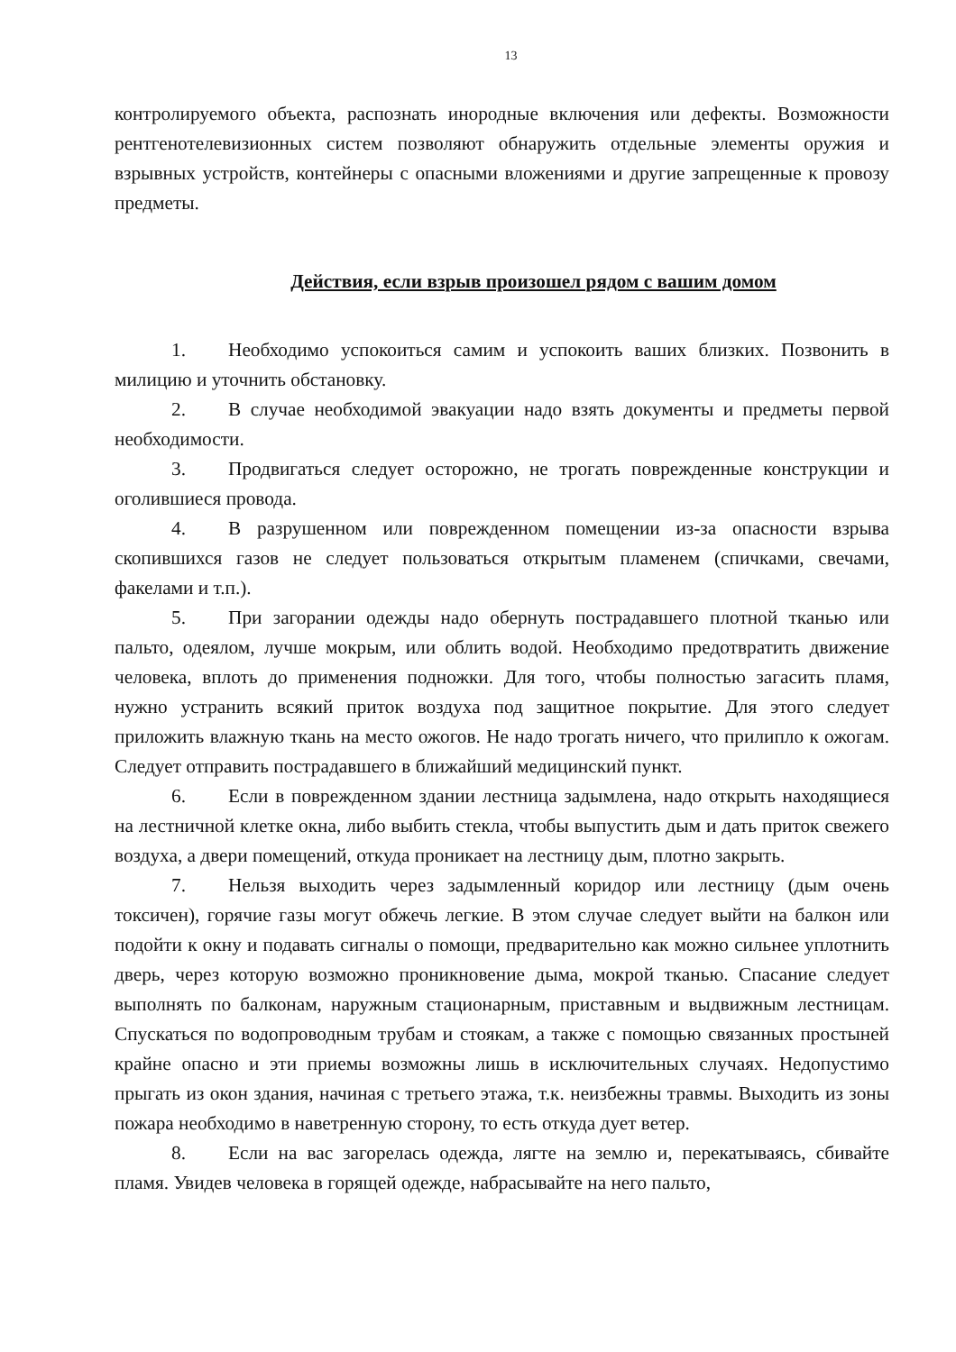13
контролируемого объекта, распознать инородные включения или дефекты. Возможности рентгенотелевизионных систем позволяют обнаружить отдельные элементы оружия и взрывных устройств, контейнеры с опасными вложениями и другие запрещенные к провозу предметы.
Действия, если взрыв произошел рядом с вашим домом
1. Необходимо успокоиться самим и успокоить ваших близких. Позвонить в милицию и уточнить обстановку.
2. В случае необходимой эвакуации надо взять документы и предметы первой необходимости.
3. Продвигаться следует осторожно, не трогать поврежденные конструкции и оголившиеся провода.
4. В разрушенном или поврежденном помещении из-за опасности взрыва скопившихся газов не следует пользоваться открытым пламенем (спичками, свечами, факелами и т.п.).
5. При загорании одежды надо обернуть пострадавшего плотной тканью или пальто, одеялом, лучше мокрым, или облить водой. Необходимо предотвратить движение человека, вплоть до применения подножки. Для того, чтобы полностью загасить пламя, нужно устранить всякий приток воздуха под защитное покрытие. Для этого следует приложить влажную ткань на место ожогов. Не надо трогать ничего, что прилипло к ожогам. Следует отправить пострадавшего в ближайший медицинский пункт.
6. Если в поврежденном здании лестница задымлена, надо открыть находящиеся на лестничной клетке окна, либо выбить стекла, чтобы выпустить дым и дать приток свежего воздуха, а двери помещений, откуда проникает на лестницу дым, плотно закрыть.
7. Нельзя выходить через задымленный коридор или лестницу (дым очень токсичен), горячие газы могут обжечь легкие. В этом случае следует выйти на балкон или подойти к окну и подавать сигналы о помощи, предварительно как можно сильнее уплотнить дверь, через которую возможно проникновение дыма, мокрой тканью. Спасание следует выполнять по балконам, наружным стационарным, приставным и выдвижным лестницам. Спускаться по водопроводным трубам и стоякам, а также с помощью связанных простыней крайне опасно и эти приемы возможны лишь в исключительных случаях. Недопустимо прыгать из окон здания, начиная с третьего этажа, т.к. неизбежны травмы. Выходить из зоны пожара необходимо в наветренную сторону, то есть откуда дует ветер.
8. Если на вас загорелась одежда, лягте на землю и, перекатываясь, сбивайте пламя. Увидев человека в горящей одежде, набрасывайте на него пальто,